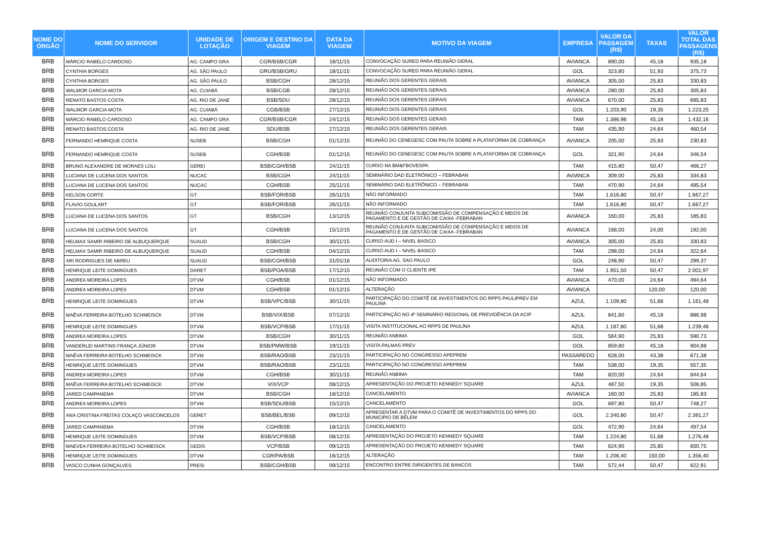| NOME DO ÓRGÃO | NOME DO SERVIDOR | UNIDADE DE LOTAÇÃO | ORIGEM E DESTINO DA VIAGEM | DATA DA VIAGEM | MOTIVO DA VIAGEM | EMPRESA | VALOR DA PASSAGEM (R$) | TAXAS | VALOR TOTAL DAS PASSAGENS (R$) |
| --- | --- | --- | --- | --- | --- | --- | --- | --- | --- |
| BRB | MÁRCIO RABELO CARDOSO | AG. CAMPO GRA | CGR/BSB/CGR | 18/11/15 | CONVOCAÇÃO SURED PARA REUNIÃO GERAL | AVIANCA | 890,00 | 45,18 | 935,18 |
| BRB | CYNTHIA BORGES | AG. SÃO PAULO | GRU/BSB/GRU | 18/11/15 | CONVOCAÇÃO SURED PARA REUNIÃO GERAL | GOL | 323,80 | 51,93 | 375,73 |
| BRB | CYNTHIA BORGES | AG. SÃO PAULO | BSB/CGH | 28/12/15 | REUNIÃO DOS GERENTES GERAIS | AVIANCA | 305,00 | 25,83 | 330,83 |
| BRB | WALMOR GARCIA MOTA | AG. CUIABÁ | BSB/CGB | 28/12/15 | REUNIÃO DOS GERENTES GERAIS | AVIANCA | 280,00 | 25,83 | 305,83 |
| BRB | RENATO BASTOS COSTA | AG. RIO DE JANE | BSB/SDU | 28/12/15 | REUNIÃO DOS GERENTES GERAIS | AVIANCA | 670,00 | 25,83 | 695,83 |
| BRB | WALMOR GARCIA MOTA | AG. CUIABÁ | CGB/BSB | 27/12/15 | REUNIÃO DOS GERENTES GERAIS | GOL | 1.203,90 | 19,35 | 1.223,25 |
| BRB | MÁRCIO RABELO CARDOSO | AG. CAMPO GRA | CGR/BSB/CGR | 24/12/15 | REUNIÃO DOS GERENTES GERAIS | TAM | 1.386,98 | 45,18 | 1.432,16 |
| BRB | RENATO BASTOS COSTA | AG. RIO DE JANE | SDU/BSB | 27/12/15 | REUNIÃO DOS GERENTES GERAIS | TAM | 435,90 | 24,64 | 460,54 |
| BRB | FERNANDO HEMRIQUE COSTA | SUSEB | BSB/CGH | 01/12/15 | REUNIÃO DO CENEGESC COM PAUTA SOBRE A PLATAFORMA DE COBRANÇA | AVIANCA | 205,00 | 25,83 | 230,83 |
| BRB | FERNANDO HEMRIQUE COSTA | SUSEB | CGH/BSB | 01/12/15 | REUNIÃO DO CENEGESC COM PAUTA SOBRE A PLATAFORMA DE COBRANÇA | GOL | 321,90 | 24,64 | 346,54 |
| BRB | BRUNO ALEXANDRE DE MORAES LOLI | GEREI | BSB/CGH/BSB | 24/11/15 | CURSO NA BM&FBOVESPA | TAM | 415,80 | 50,47 | 466,27 |
| BRB | LUCIANA DE LUCENA DOS SANTOS | NUCAC | BSB/CGH | 24/11/15 | SEMINÁRIO DAD ELETRÔNICO – FEBRABAN | AVIANCA | 309,00 | 25,83 | 334,83 |
| BRB | LUCIANA DE LUCENA DOS SANTOS | NUCAC | CGH/BSB | 25/11/15 | SEMINÁRIO DAD ELETRÔNICO – FEBRABAN | TAM | 470,90 | 24,64 | 495,54 |
| BRB | KELSON CORTE | GT | BSB/FOR/BSB | 26/11/15 | NÃO INFORMADO | TAM | 1.616,80 | 50,47 | 1.667,27 |
| BRB | FLAVIO GOULART | GT | BSB/FOR/BSB | 26/11/15 | NÃO INFORMADO | TAM | 1.616,80 | 50,47 | 1.667,27 |
| BRB | LUCIANA DE LUCENA DOS SANTOS | GT | BSB/CGH | 13/12/15 | REUNIÃO CONJUNTA SUBCOMISSÃO DE COMPENSAÇÃO E MEIOS DE PAGAMENTO E DE GESTÃO DE CAIXA -FEBRABAN | AVIANCA | 160,00 | 25,83 | 185,83 |
| BRB | LUCIANA DE LUCENA DOS SANTOS | GT | CGH/BSB | 15/12/15 | REUNIÃO CONJUNTA SUBCOMISSÃO DE COMPENSAÇÃO E MEIOS DE PAGAMENTO E DE GESTÃO DE CAIXA -FEBRABAN | AVIANCA | 168,00 | 24,00 | 192,00 |
| BRB | HELMAX SAMIR RIBEIRO DE ALBUQUERQUE | SUAUD | BSB/CGH | 30/11/15 | CURSO AUD I – NIVEL BASICO | AVIANCA | 305,00 | 25,83 | 330,83 |
| BRB | HELMAX SAMIR RIBEIRO DE ALBUQUERQUE | SUAUD | CGH/BSB | 04/12/15 | CURSO AUD I – NIVEL BASICO | TAM | 298,00 | 24,64 | 322,64 |
| BRB | ARI RODRIGUES DE ABREU | SUAUD | BSB/CGH/BSB | 31/01/16 | AUDITORIA AG. SAO PAULO | GOL | 248,90 | 50,47 | 299,37 |
| BRB | HENRIQUE LEITE DOMINGUES | DARET | BSB/POA/BSB | 17/12/15 | REUNIÃO COM O CLIENTE IPE | TAM | 1.951,50 | 50,47 | 2.001,97 |
| BRB | ANDREA MOREIRA LOPES | DTVM | CGH/BSB | 01/12/15 | NÃO INFORMADO | AVIANCA | 470,00 | 24,64 | 494,64 |
| BRB | ANDREA MOREIRA LOPES | DTVM | CGH/BSB | 01/12/15 | ALTERAÇÃO | AVIANCA | | 120,00 | 120,00 |
| BRB | HENRIQUE LEITE DOMINGUES | DTVM | BSB/VPC/BSB | 30/11/15 | PARTICIPAÇÃO DO COMITÊ DE INVESTIMENTOS DO RPPS PAULIPREV EM PAULINA | AZUL | 1.109,80 | 51,68 | 1.161,48 |
| BRB | MAÊVA FERREIRA BOTELHO SCHMEISCK | DTVM | BSB/VIX/BSB | 07/12/15 | PARTICIPAÇÃO NO 4º SEMINÁRIO REGIONAL DE PREVIDÊNCIA DA ACIP | AZUL | 841,80 | 45,18 | 886,98 |
| BRB | HENRIQUE LEITE DOMINGUES | DTVM | BSB/VCP/BSB | 17/11/15 | VISITA INSTITUCIONAL AO RPPS DE PAULÍNA | AZUL | 1.187,80 | 51,68 | 1.239,48 |
| BRB | ANDREA MOREIRA LOPES | DTVM | BSB/CGH | 30/11/15 | REUNIÃO ANBIMA | GOL | 564,90 | 25,83 | 590,73 |
| BRB | VANDERLEI MARTINS FRANÇA JÚNIOR | DTVM | BSB/PMW/BSB | 19/11/15 | VISITA PALMAS PREV | GOL | 859,80 | 45,18 | 904,98 |
| BRB | MAÊVA FERREIRA BOTELHO SCHMEISCK | DTVM | BSB/RAO/BSB | 23/11/15 | PARTICIPAÇÃO NO CONGRESSO APEPREM | PASSAREDO | 628,00 | 43,38 | 671,38 |
| BRB | HENRIQUE LEITE DOMINGUES | DTVM | BSB/RAO/BSB | 23/11/15 | PARTICIPAÇÃO NO CONGRESSO APEPREM | TAM | 538,00 | 19,35 | 557,35 |
| BRB | ANDREA MOREIRA LOPES | DTVM | CGH/BSB | 30/11/15 | REUNIÃO ANBIMA | TAM | 820,00 | 24,64 | 844,64 |
| BRB | MAÊVA FERREIRA BOTELHO SCHMEISCK | DTVM | VIX/VCP | 08/12/15 | APRESENTAÇÃO DO PROJETO KENNEDY SQUARE | AZUL | 487,50 | 19,35 | 506,85 |
| BRB | JARED CAMPANEMA | DTVM | BSB/CGH | 18/12/15 | CANCELAMENTO | AVIANCA | 160,00 | 25,83 | 185,83 |
| BRB | ANDREA MOREIRA LOPES | DTVM | BSB/SDU/BSB | 15/12/15 | CANCELAMENTO | GOL | 697,80 | 50,47 | 748,27 |
| BRB | ANA CRISTINA FREITAS COLAÇO VASCONCELOS | GERET | BSB/BEL/BSB | 09/12/15 | APRESENTAR A DTVM PARA O COMITÊ DE INVESTIMENTOS DO RPPS DO MUNICIPIO DE BÉLEM | GOL | 2.340,80 | 50,47 | 2.391,27 |
| BRB | JARED CAMPANEMA | DTVM | CGH/BSB | 18/12/15 | CANCELAMENTO | GOL | 472,90 | 24,64 | 497,54 |
| BRB | HENRIQUE LEITE DOMINGUES | DTVM | BSB/VCP/BSB | 08/12/15 | APRESENTAÇÃO DO PROJETO KENNEDY SQUARE | TAM | 1.224,80 | 51,68 | 1.276,48 |
| BRB | MAEVEA FERREIRA BOTELHO SCHMEISCK | GEDIS | VCP/BSB | 09/12/15 | APRESENTAÇÃO DO PROJETO KENNEDY SQUARE | TAM | 624,90 | 25,85 | 650,75 |
| BRB | HENRIQUE LEITE DOMINGUES | DTVM | CGR/PA/BSB | 16/12/15 | ALTERAÇÃO | TAM | 1.206,40 | 150,00 | 1.356,40 |
| BRB | VASCO CUNHA GONÇALVES | PRESI | BSB/CGH/BSB | 09/12/15 | ENCONTRO ENTRE DIRIGENTES DE BANCOS | TAM | 572,44 | 50,47 | 622,91 |